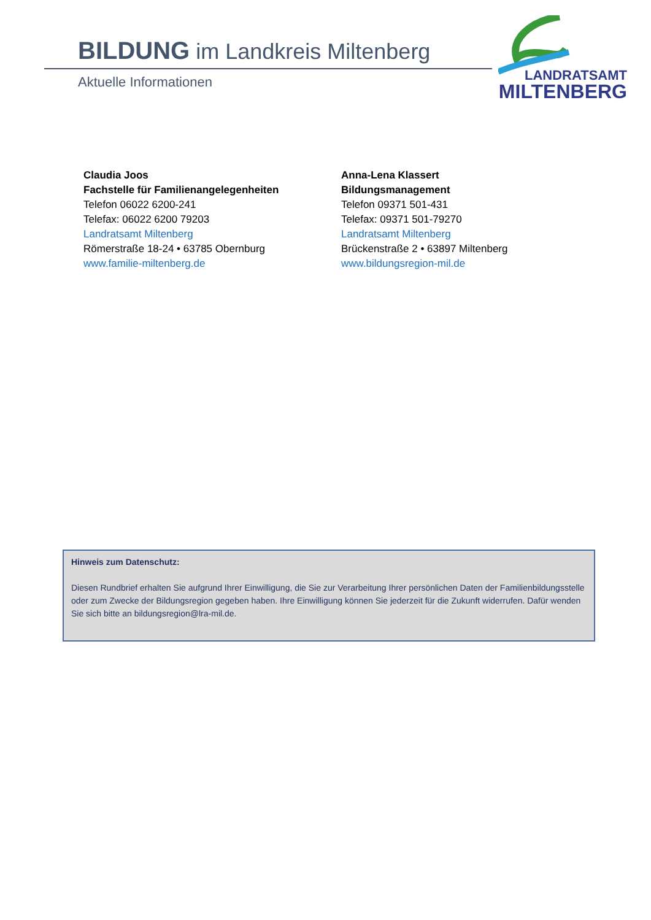BILDUNG im Landkreis Miltenberg
Aktuelle Informationen
LANDRATSAMT
MILTENBERG
Claudia Joos
Fachstelle für Familienangelegenheiten
Telefon 06022 6200-241
Telefax: 06022 6200 79203
Landratsamt Miltenberg
Römerstraße 18-24 • 63785 Obernburg
www.familie-miltenberg.de
Anna-Lena Klassert
Bildungsmanagement
Telefon 09371 501-431
Telefax: 09371 501-79270
Landratsamt Miltenberg
Brückenstraße 2 • 63897 Miltenberg
www.bildungsregion-mil.de
Hinweis zum Datenschutz:
Diesen Rundbrief erhalten Sie aufgrund Ihrer Einwilligung, die Sie zur Verarbeitung Ihrer persönlichen Daten der Familienbildungsstelle oder zum Zwecke der Bildungsregion gegeben haben. Ihre Einwilligung können Sie jederzeit für die Zukunft widerrufen. Dafür wenden Sie sich bitte an bildungsregion@lra-mil.de.